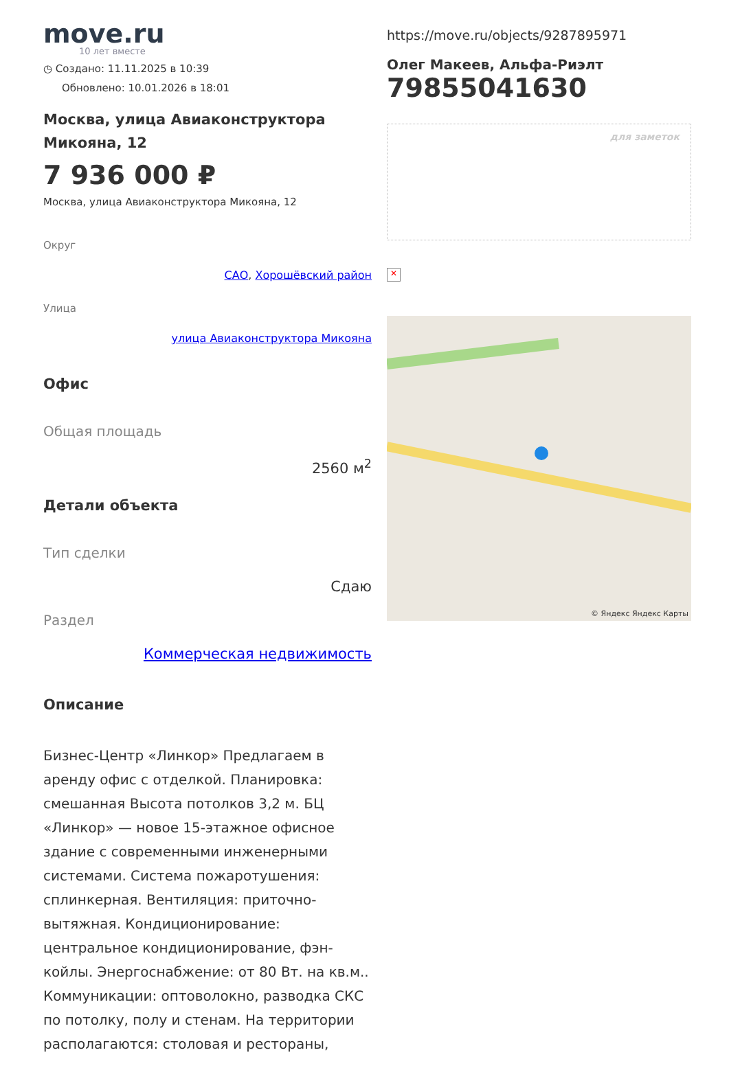move.ru
10 лет вместе
◷ Создано: 11.11.2025 в 10:39
Обновлено: 10.01.2026 в 18:01
Москва, улица Авиаконструктора Микояна, 12
7 936 000 ₽
Москва, улица Авиаконструктора Микояна, 12
Округ
САО, Хорошёвский район
Улица
улица Авиаконструктора Микояна
Офис
Общая площадь
2560 м<sup>2</sup>
Детали объекта
Тип сделки
Сдаю
Раздел
Коммерческая недвижимость
Описание
Бизнес-Центр «Линкор» Предлагаем в аренду офис с отделкой. Планировка: смешанная Высота потолков 3,2 м. БЦ «Линкор» — новое 15-этажное офисное здание с современными инженерными системами. Система пожаротушения: сплинкерная. Вентиляция: приточно-вытяжная. Кондиционирование: центральное кондиционирование, фэн-койлы. Энергоснабжение: от 80 Вт. на кв.м.. Коммуникации: оптоволокно, разводка СКС по потолку, полу и стенам. На территории располагаются: столовая и рестораны,
https://move.ru/objects/9287895971
Олег Макеев, Альфа-Риэлт
79855041630
для заметок
✕
© Яндекс Яндекс Карты